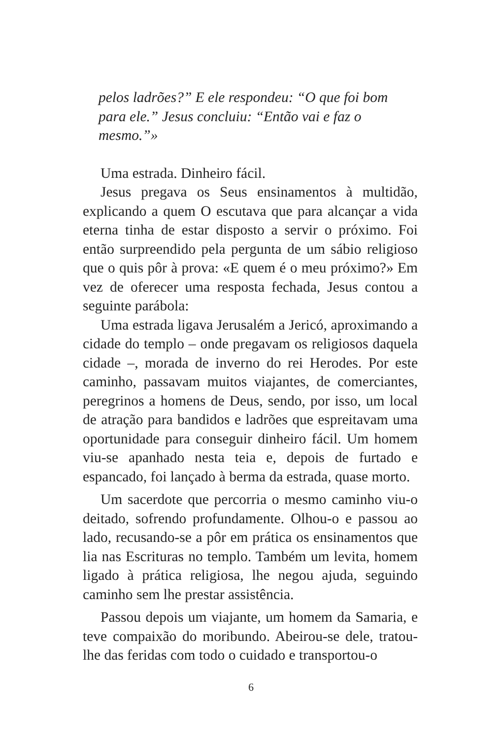pelos ladrões?” E ele respondeu: “O que foi bom para ele.” Jesus concluiu: “Então vai e faz o mesmo.”»
Uma estrada. Dinheiro fácil.
Jesus pregava os Seus ensinamentos à multidão, explicando a quem O escutava que para alcançar a vida eterna tinha de estar disposto a servir o próximo. Foi então surpreendido pela pergunta de um sábio religioso que o quis pôr à prova: «E quem é o meu próximo?» Em vez de oferecer uma resposta fechada, Jesus contou a seguinte parábola:
Uma estrada ligava Jerusalém a Jericó, aproximando a cidade do templo – onde pregavam os religiosos daquela cidade –, morada de inverno do rei Herodes. Por este caminho, passavam muitos viajantes, de comerciantes, peregrinos a homens de Deus, sendo, por isso, um local de atração para bandidos e ladrões que espreitavam uma oportunidade para conseguir dinheiro fácil. Um homem viu-se apanhado nesta teia e, depois de furtado e espancado, foi lançado à berma da estrada, quase morto.
Um sacerdote que percorria o mesmo caminho viu-o deitado, sofrendo profundamente. Olhou-o e passou ao lado, recusando-se a pôr em prática os ensinamentos que lia nas Escrituras no templo. Também um levita, homem ligado à prática religiosa, lhe negou ajuda, seguindo caminho sem lhe prestar assistência.
Passou depois um viajante, um homem da Samaria, e teve compaixão do moribundo. Abeirou-se dele, tratou-lhe das feridas com todo o cuidado e transportou-o
6